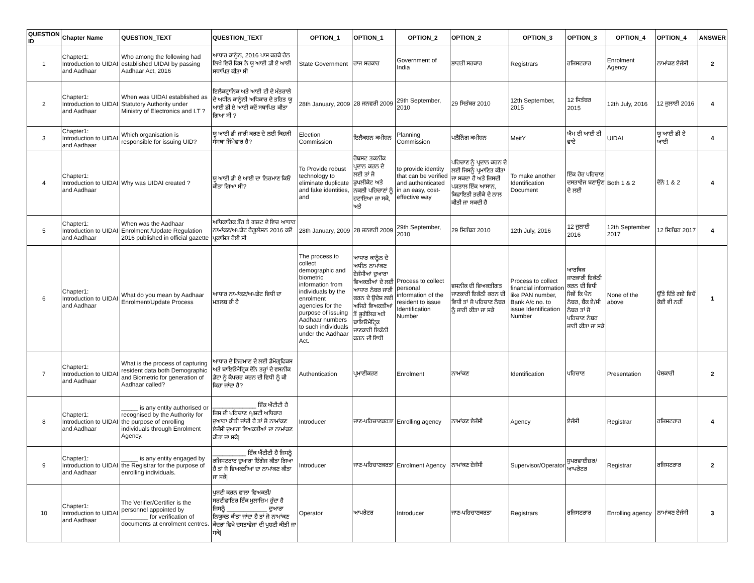| QUESTION ID | Chapter Name | QUESTION_TEXT | QUESTION_TEXT | OPTION_1 | OPTION_1 | OPTION_2 | OPTION_2 | OPTION_3 | OPTION_3 | OPTION_4 | OPTION_4 | ANSWER |
| --- | --- | --- | --- | --- | --- | --- | --- | --- | --- | --- | --- | --- |
| 1 | Chapter1: Introduction to UIDAI and Aadhaar | Who among the following had established UIDAI by passing Aadhaar Act, 2016 | ਆਧਾਰ ਕਾਨੂੰਨ, 2016 ਪਾਸ ਕਰਕੇ ਹੇਠ ਲਿਖੇ ਵਿਚੋਂ ਕਿਸ ਨੇ ਯੂ ਆਈ ਡੀ ਏ ਆਈ ਸਥਾਪਿਤ ਕੀਤਾ ਸੀ | State Government | ਰਾਜ ਸਰਕਾਰ | Government of India | ਭਾਰਤੀ ਸਰਕਾਰ | Registrars | ਰਜਿਸਟਰਾਰ | Enrolment Agency | ਨਾਮਾਂਕਣ ਏਜੰਸੀ | 2 |
| 2 | Chapter1: Introduction to UIDAI and Aadhaar | When was UIDAI established as Statutory Authority under Ministry of Electronics and I.T ? | ਇਲੈਕਟ੍ਰਾਨਿਕ ਅਤੇ ਆਈ ਟੀ ਦੇ ਮੰਤਰਾਲੇ ਦੇ ਅਧੀਨ ਕਾਨੂੰਨੀ ਅਧਿਕਾਰ ਦੇ ਤਹਿਤ ਯੂ ਆਈ ਡੀ ਏ ਆਈ ਕਦੋਂ ਸਥਾਪਿਤ ਕੀਤਾ ਗਿਆ ਸੀ ? | 28th January, 2009 | 28 ਜਨਵਰੀ 2009 | 29th September, 2010 | 29 ਸਿਤੰਬਰ 2010 | 12th September, 2015 | 12 ਸਿਤੰਬਰ 2015 | 12th July, 2016 | 12 ਜੁਲਾਈ 2016 | 4 |
| 3 | Chapter1: Introduction to UIDAI and Aadhaar | Which organisation is responsible for issuing UID? | ਯੂ ਆਈ ਡੀ ਜਾਰੀ ਕਰਣ ਦੇ ਲਈ ਕਿਹੜੀ ਸੰਸਥਾ ਜਿੰਮੇਵਾਰ ਹੈ? | Election Commission | ਇਲੈਕਸ਼ਨ ਕਮੀਸ਼ਨ | Planning Commission | ਪਲੈਨਿੰਗ ਕਮੀਸ਼ਨ | MeitY | ਐਮ ਈ ਆਈ ਟੀ ਵਾਏ | UIDAI | ਯੂ ਆਈ ਡੀ ਏ ਆਈ | 4 |
| 4 | Chapter1: Introduction to UIDAI and Aadhaar | Why was UIDAI created ? | ਯੂ ਆਈ ਡੀ ਏ ਆਈ ਦਾ ਨਿਰਮਾਣ ਕਿਓਂ ਕੀਤਾ ਗਿਆ ਸੀ? | To Provide robust technology to eliminate duplicate and fake identities, and | ਰੋਬਸਟ ਤਕਨੀਕ ਪ੍ਰਦਾਨ ਕਰਨ ਦੇ ਲਈ ਤਾਂ ਜੋ ਡੁਪਲੀਕੇਟ ਅਤੇ ਨਕਲੀ ਪਹਿਚਾਣਾਂ ਨੂੰ ਹਟਾਇਆ ਜਾ ਸਕੇ, ਅਤੇ | to provide identity that can be verified and authenticated in an easy, cost-effective way | ਪਹਿਚਾਣ ਨੂੰ ਪ੍ਰਦਾਨ ਕਰਨ ਦੇ ਲਈ ਜਿਸਨੂੰ ਪ੍ਰਮਾਣਿਤ ਕੀਤਾ ਜਾ ਸਕਦਾ ਹੈ ਅਤੇ ਜਿਸਦੀ ਪੜਤਾਲ ਇੱਕ ਆਸਾਨ, ਕਿਫਾਇਤੀ ਤਰੀਕੇ ਦੇ ਨਾਲ ਕੀਤੀ ਜਾ ਸਕਦੀ ਹੈ | To make another Identification Document | ਇੱਕ ਹੋਰ ਪਹਿਚਾਣ ਦਸਤਾਵੇਜ ਬਣਾਉਣ ਦੇ ਲਈ | Both 1 & 2 | ਦੋਨੋਂ 1 & 2 | 4 |
| 5 | Chapter1: Introduction to UIDAI and Aadhaar | When was the Aadhaar Enrolment /Update Regulation 2016 published in official gazette | ਅਧਿਕਾਰਿਕ ਤੌਰ ਤੇ ਗਜ਼ਟ ਦੇ ਵਿਚ ਆਧਾਰ ਨਾਮਾਂਕਣ/ਅਪਡੇਟ ਰੈਗੂਲੇਸ਼ਨ 2016 ਕਦੋਂ ਪ੍ਰਕਾਸ਼ਿਤ ਹੋਈ ਸੀ | 28th January, 2009 | 28 ਜਨਵਰੀ 2009 | 29th September, 2010 | 29 ਸਿਤੰਬਰ 2010 | 12th July, 2016 | 12 ਜੁਲਾਈ 2016 | 12th September 2017 | 12 ਸਿਤੰਬਰ 2017 | 4 |
| 6 | Chapter1: Introduction to UIDAI and Aadhaar | What do you mean by Aadhaar Enrolment/Update Process | ਆਧਾਰ ਨਾਮਾਂਕਣ/ਅਪਡੇਟ ਵਿਧੀ ਦਾ ਮਤਲਬ ਕੀ ਹੈ | The process,to collect demographic and biometric information from individuals by the enrolment agencies for the purpose of issuing Aadhaar numbers to such individuals under the Aadhaar Act. | ਆਧਾਰ ਕਾਨੂੰਨ ਦੇ ਅਧੀਨ ਨਾਮਾਂਕਣ ਏਜੰਸੀਆਂ ਦੁਆਰਾ ਵਿਅਕਤੀਆਂ ਦੇ ਲਈ ਆਧਾਰ ਨੰਬਰ ਜਾਰੀ ਕਰਨ ਦੇ ਉਦੇਸ਼ ਲਈ ਅਜਿਹੇ ਵਿਅਕਤੀਆਂ ਤੋਂ ਭੂਗੋਲਿਕ ਅਤੇ ਬਾਇਓਮੈਟ੍ਰਿਕ ਜਾਣਕਾਰੀ ਇਕੱਠੀ ਕਰਨ ਦੀ ਵਿਧੀ | Process to collect personal information of the resident to issue Identification Number | ਵਸਨੀਕ ਦੀ ਵਿਅਕਤੀਗਤ ਜਾਣਕਾਰੀ ਇਕੱਠੀ ਕਰਨ ਦੀ ਵਿਧੀ ਤਾਂ ਜੋ ਪਹਿਚਾਣ ਨੰਬਰ ਨੂੰ ਜਾਰੀ ਕੀਤਾ ਜਾ ਸਕੇ | Process to collect financial information like PAN number, Bank A/c no. to issue Identification Number | ਆਰਥਿਕ ਜਾਣਕਾਰੀ ਇਕੱਠੀ ਕਰਨ ਦੀ ਵਿਧੀ ਜਿਵੇਂ ਕਿ ਪੈਨ ਨੰਬਰ, ਬੈਂਕ ਏ/ਸੀ ਨੰਬਰ ਤਾਂ ਜੋ ਪਹਿਚਾਣ ਨੰਬਰ ਜਾਰੀ ਕੀਤਾ ਜਾ ਸਕੇ | None of the above | ਉੱਤੇ ਦਿੱਤੇ ਗਏ ਵਿਚੋਂ ਕੋਈ ਵੀ ਨਹੀਂ | 1 |
| 7 | Chapter1: Introduction to UIDAI and Aadhaar | What is the process of capturing resident data both Demographic and Biometric for generation of Aadhaar called? | ਆਧਾਰ ਦੇ ਨਿਰਮਾਣ ਦੇ ਲਈ ਡੈਮੋਗ੍ਰਫਿਕਸ ਅਤੇ ਬਾਇਓਮੈਟ੍ਰਿਕ ਦੋਨੋ ਤਰ੍ਹਾਂ ਦੇ ਵਸਨੀਕ ਡੇਟਾ ਨੂੰ ਕੈਪਚਰ ਕਰਨ ਦੀ ਵਿਧੀ ਨੂੰ ਕੀ ਕਿਹਾ ਜਾਂਦਾ ਹੈ? | Authentication | ਪ੍ਰਮਾਣੀਕਰਣ | Enrolment | ਨਾਮਾਂਕਣ | Identification | ਪਹਿਚਾਣ | Presentation | ਪੇਸ਼ਕਾਰੀ | 2 |
| 8 | Chapter1: Introduction to UIDAI and Aadhaar | _____ is any entity authorised or recognised by the Authority for the purpose of enrolling individuals through Enrolment Agency. | _____________ ਇੱਕ ਐਂਟੀਟੀ ਹੈ ਜਿਸ ਦੀ ਪਹਿਚਾਣ /ਪੁਸ਼ਟੀ ਅਧਿਕਾਰ ਦੁਆਰਾ ਕੀਤੀ ਜਾਂਦੀ ਹੈ ਤਾਂ ਜੋ ਨਾਮਾਂਕਣ ਏਜੰਸੀ ਦੁਆਰਾ ਵਿਅਕਤੀਆਂ ਦਾ ਨਾਮਾਂਕਣ ਕੀਤਾ ਜਾ ਸਕੇ/ | Introducer | ਜਾਣ-ਪਹਿਚਾਣਕਰਤਾ | Enrolling agency | ਨਾਮਾਂਕਣ ਏਜੰਸੀ | Agency | ਏਜੰਸੀ | Registrar | ਰਜਿਸਟਰਾਰ | 4 |
| 9 | Chapter1: Introduction to UIDAI and Aadhaar | _____ is any entity engaged by the Registrar for the purpose of enrolling individuals. | __________ ਇੱਕ ਐਂਟੀਟੀ ਹੈ ਜਿਸਨੂੰ ਰਜਿਸਟਰਾਰ ਦੁਆਰਾ ਇੰਗੇਜ ਕੀਤਾ ਗਿਆ ਹੈ ਤਾਂ ਜੋ ਵਿਅਕਤੀਆਂ ਦਾ ਨਾਮਾਂਕਣ ਕੀਤਾ ਜਾ ਸਕੇ/ | Introducer | ਜਾਣ-ਪਹਿਚਾਣਕਰਤਾ | Enrolment Agency | ਨਾਮਾਂਕਣ ਏਜੰਸੀ | Supervisor/Operator | ਸੁਪਰਵਾਈਜ਼ਰ/ ਆਪਰੇਟਰ | Registrar | ਰਜਿਸਟਰਾਰ | 2 |
| 10 | Chapter1: Introduction to UIDAI and Aadhaar | The Verifier/Certifier is the personnel appointed by ________ for verification of documents at enrolment centres. | ਪੁਸ਼ਟੀ ਕਰਨ ਵਾਲਾ ਵਿਅਕਤੀ/ਸਰਟੀਫਾਇਰ ਇੱਕ ਮੁਲਾਜ਼ਿਮ ਹੁੰਦਾ ਹੈ ਜਿਸਨੂੰ ____________ ਦੁਆਰਾ ਨਿਯੁਕਤ ਕੀਤਾ ਜਾਂਦਾ ਹੈ ਤਾਂ ਜੋ ਨਾਮਾਂਕਣ ਕੇਂਦਰਾਂ ਵਿਖੇ ਦਸਤਾਵੇਜਾਂ ਦੀ ਪੁਸ਼ਟੀ ਕੀਤੀ ਜਾ ਸਕੇ/ | Operator | ਆਪਰੇਟਰ | Introducer | ਜਾਣ-ਪਹਿਚਾਣਕਰਤਾ | Registrars | ਰਜਿਸਟਰਾਰ | Enrolling agency | ਨਾਮਾਂਕਣ ਏਜੰਸੀ | 3 |